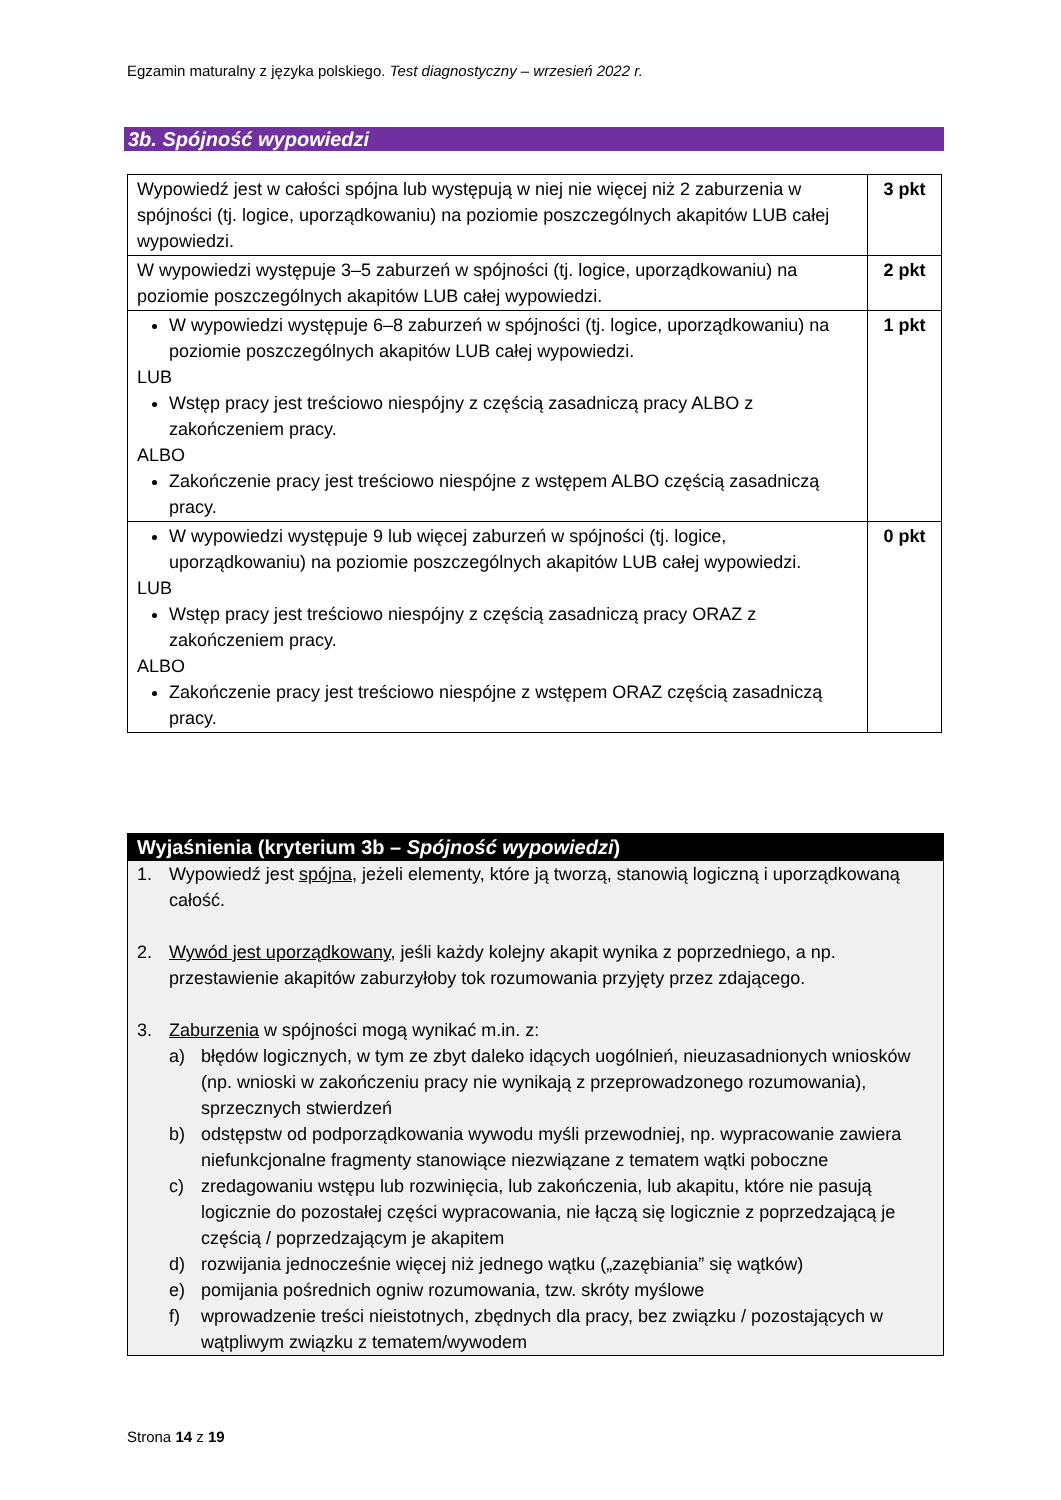Egzamin maturalny z języka polskiego. Test diagnostyczny – wrzesień 2022 r.
3b. Spójność wypowiedzi
| Wypowiedź jest w całości spójna lub występują w niej nie więcej niż 2 zaburzenia w spójności (tj. logice, uporządkowaniu) na poziomie poszczególnych akapitów LUB całej wypowiedzi. | 3 pkt |
| W wypowiedzi występuje 3–5 zaburzeń w spójności (tj. logice, uporządkowaniu) na poziomie poszczególnych akapitów LUB całej wypowiedzi. | 2 pkt |
| W wypowiedzi występuje 6–8 zaburzeń w spójności (tj. logice, uporządkowaniu) na poziomie poszczególnych akapitów LUB całej wypowiedzi. LUB Wstęp pracy jest treściowo niespójny z częścią zasadniczą pracy ALBO z zakończeniem pracy. ALBO Zakończenie pracy jest treściowo niespójne z wstępem ALBO częścią zasadniczą pracy. | 1 pkt |
| W wypowiedzi występuje 9 lub więcej zaburzeń w spójności (tj. logice, uporządkowaniu) na poziomie poszczególnych akapitów LUB całej wypowiedzi. LUB Wstęp pracy jest treściowo niespójny z częścią zasadniczą pracy ORAZ z zakończeniem pracy. ALBO Zakończenie pracy jest treściowo niespójne z wstępem ORAZ częścią zasadniczą pracy. | 0 pkt |
Wyjaśnienia (kryterium 3b – Spójność wypowiedzi)
1. Wypowiedź jest spójna, jeżeli elementy, które ją tworzą, stanowią logiczną i uporządkowaną całość.
2. Wywód jest uporządkowany, jeśli każdy kolejny akapit wynika z poprzedniego, a np. przestawienie akapitów zaburzyłoby tok rozumowania przyjęty przez zdającego.
3. Zaburzenia w spójności mogą wynikać m.in. z:
a) błędów logicznych, w tym ze zbyt daleko idących uogólnień, nieuzasadnionych wniosków (np. wnioski w zakończeniu pracy nie wynikają z przeprowadzonego rozumowania), sprzecznych stwierdzeń
b) odstępstw od podporządkowania wywodu myśli przewodniej, np. wypracowanie zawiera niefunkcjonalne fragmenty stanowiące niezwiązane z tematem wątki poboczne
c) zredagowaniu wstępu lub rozwinięcia, lub zakończenia, lub akapitu, które nie pasują logicznie do pozostałej części wypracowania, nie łączą się logicznie z poprzedzającą je częścią / poprzedzającym je akapitem
d) rozwijania jednocześnie więcej niż jednego wątku („zazębiania” się wątków)
e) pomijania pośrednich ogniw rozumowania, tzw. skróty myślowe
f) wprowadzenie treści nieistotnych, zbędnych dla pracy, bez związku / pozostających w wątpliwym związku z tematem/wywodem
Strona 14 z 19